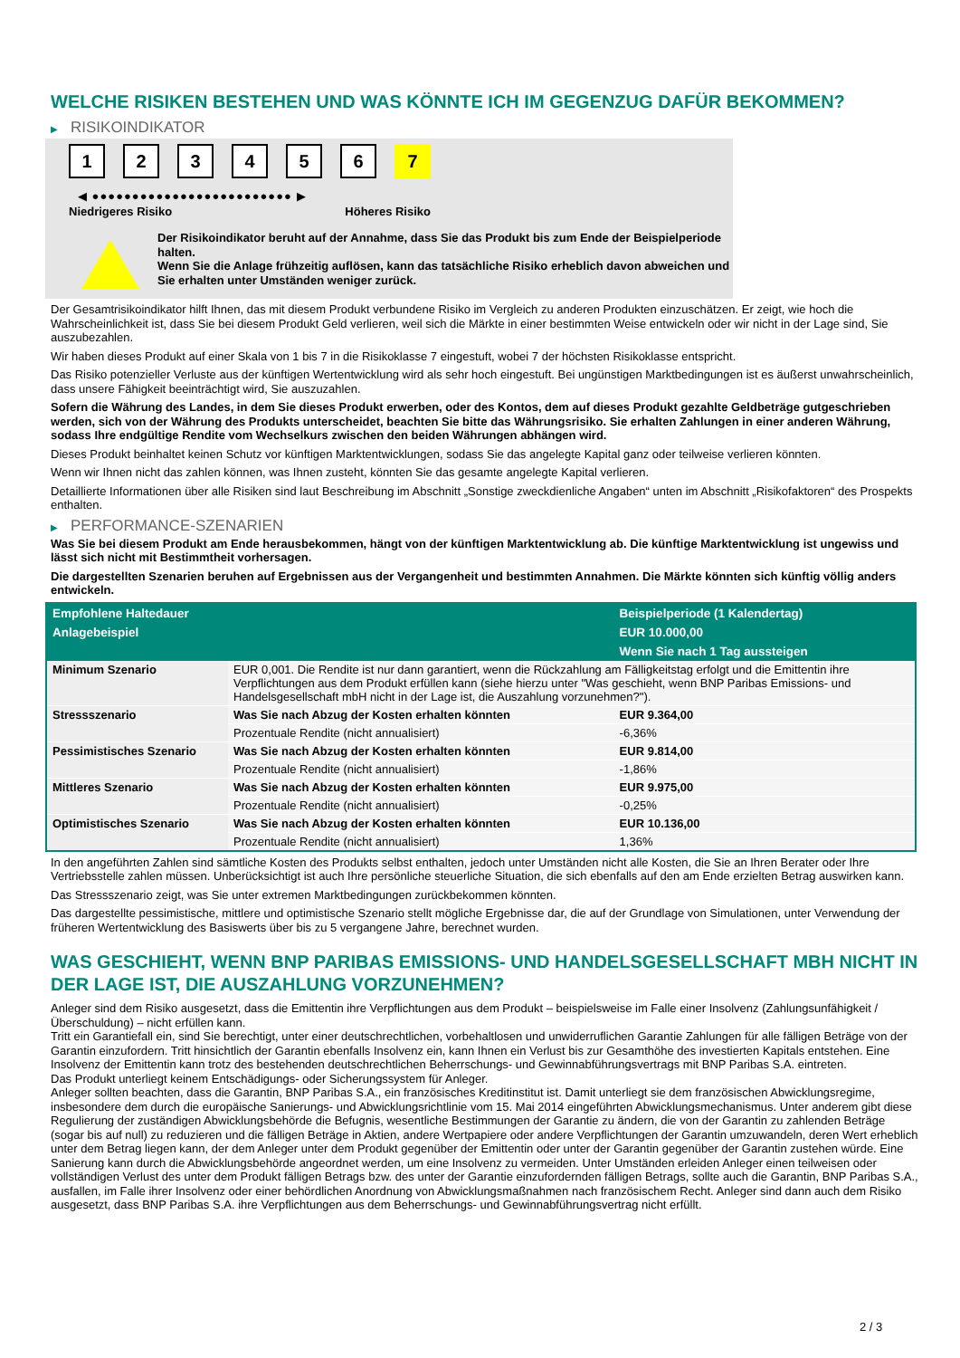WELCHE RISIKEN BESTEHEN UND WAS KÖNNTE ICH IM GEGENZUG DAFÜR BEKOMMEN?
▶ RISIKOINDIKATOR
1 2 3 4 5 6 7
◀ ●●●●●●●●●●●●●●●●●●●●●●●●● ▶
Niedrigeres Risiko Höheres Risiko
Der Risikoindikator beruht auf der Annahme, dass Sie das Produkt bis zum Ende der Beispielperiode halten.
Wenn Sie die Anlage frühzeitig auflösen, kann das tatsächliche Risiko erheblich davon abweichen und Sie erhalten unter Umständen weniger zurück.
Der Gesamtrisikoindikator hilft Ihnen, das mit diesem Produkt verbundene Risiko im Vergleich zu anderen Produkten einzuschätzen. Er zeigt, wie hoch die Wahrscheinlichkeit ist, dass Sie bei diesem Produkt Geld verlieren, weil sich die Märkte in einer bestimmten Weise entwickeln oder wir nicht in der Lage sind, Sie auszubezahlen.
Wir haben dieses Produkt auf einer Skala von 1 bis 7 in die Risikoklasse 7 eingestuft, wobei 7 der höchsten Risikoklasse entspricht.
Das Risiko potenzieller Verluste aus der künftigen Wertentwicklung wird als sehr hoch eingestuft. Bei ungünstigen Marktbedingungen ist es äußerst unwahrscheinlich, dass unsere Fähigkeit beeinträchtigt wird, Sie auszuzahlen.
Sofern die Währung des Landes, in dem Sie dieses Produkt erwerben, oder des Kontos, dem auf dieses Produkt gezahlte Geldbeträge gutgeschrieben werden, sich von der Währung des Produkts unterscheidet, beachten Sie bitte das Währungsrisiko. Sie erhalten Zahlungen in einer anderen Währung, sodass Ihre endgültige Rendite vom Wechselkurs zwischen den beiden Währungen abhängen wird.
Dieses Produkt beinhaltet keinen Schutz vor künftigen Marktentwicklungen, sodass Sie das angelegte Kapital ganz oder teilweise verlieren könnten.
Wenn wir Ihnen nicht das zahlen können, was Ihnen zusteht, könnten Sie das gesamte angelegte Kapital verlieren.
Detaillierte Informationen über alle Risiken sind laut Beschreibung im Abschnitt „Sonstige zweckdienliche Angaben“ unten im Abschnitt „Risikofaktoren“ des Prospekts enthalten.
▶ PERFORMANCE-SZENARIEN
Was Sie bei diesem Produkt am Ende herausbekommen, hängt von der künftigen Marktentwicklung ab. Die künftige Marktentwicklung ist ungewiss und lässt sich nicht mit Bestimmtheit vorhersagen.
Die dargestellten Szenarien beruhen auf Ergebnissen aus der Vergangenheit und bestimmten Annahmen. Die Märkte könnten sich künftig völlig anders entwickeln.
| Empfohlene Haltedauer | | Beispielperiode (1 Kalendertag) |
| --- | --- | --- |
| Anlagebeispiel | | EUR 10.000,00 |
| | | Wenn Sie nach 1 Tag aussteigen |
| Minimum Szenario | EUR 0,001. Die Rendite ist nur dann garantiert, wenn die Rückzahlung am Fälligkeitstag erfolgt und die Emittentin ihre Verpflichtungen aus dem Produkt erfüllen kann (siehe hierzu unter "Was geschieht, wenn BNP Paribas Emissions- und Handelsgesellschaft mbH nicht in der Lage ist, die Auszahlung vorzunehmen?"). | |
| Stressszenario | Was Sie nach Abzug der Kosten erhalten könnten | EUR 9.364,00 |
| | Prozentuale Rendite (nicht annualisiert) | -6,36% |
| Pessimistisches Szenario | Was Sie nach Abzug der Kosten erhalten könnten | EUR 9.814,00 |
| | Prozentuale Rendite (nicht annualisiert) | -1,86% |
| Mittleres Szenario | Was Sie nach Abzug der Kosten erhalten könnten | EUR 9.975,00 |
| | Prozentuale Rendite (nicht annualisiert) | -0,25% |
| Optimistisches Szenario | Was Sie nach Abzug der Kosten erhalten könnten | EUR 10.136,00 |
| | Prozentuale Rendite (nicht annualisiert) | 1,36% |
In den angeführten Zahlen sind sämtliche Kosten des Produkts selbst enthalten, jedoch unter Umständen nicht alle Kosten, die Sie an Ihren Berater oder Ihre Vertriebsstelle zahlen müssen. Unberücksichtigt ist auch Ihre persönliche steuerliche Situation, die sich ebenfalls auf den am Ende erzielten Betrag auswirken kann.
Das Stressszenario zeigt, was Sie unter extremen Marktbedingungen zurückbekommen könnten.
Das dargestellte pessimistische, mittlere und optimistische Szenario stellt mögliche Ergebnisse dar, die auf der Grundlage von Simulationen, unter Verwendung der früheren Wertentwicklung des Basiswerts über bis zu 5 vergangene Jahre, berechnet wurden.
WAS GESCHIEHT, WENN BNP PARIBAS EMISSIONS- UND HANDELSGESELLSCHAFT MBH NICHT IN DER LAGE IST, DIE AUSZAHLUNG VORZUNEHMEN?
Anleger sind dem Risiko ausgesetzt, dass die Emittentin ihre Verpflichtungen aus dem Produkt – beispielsweise im Falle einer Insolvenz (Zahlungsunfähigkeit / Überschuldung) – nicht erfüllen kann.
Tritt ein Garantiefall ein, sind Sie berechtigt, unter einer deutschrechtlichen, vorbehaltlosen und unwiderruflichen Garantie Zahlungen für alle fälligen Beträge von der Garantin einzufordern. Tritt hinsichtlich der Garantin ebenfalls Insolvenz ein, kann Ihnen ein Verlust bis zur Gesamthöhe des investierten Kapitals entstehen. Eine Insolvenz der Emittentin kann trotz des bestehenden deutschrechtlichen Beherrschungs- und Gewinnabführungsvertrags mit BNP Paribas S.A. eintreten.
Das Produkt unterliegt keinem Entschädigungs- oder Sicherungssystem für Anleger.
Anleger sollten beachten, dass die Garantin, BNP Paribas S.A., ein französisches Kreditinstitut ist. Damit unterliegt sie dem französischen Abwicklungsregime, insbesondere dem durch die europäische Sanierungs- und Abwicklungsrichtlinie vom 15. Mai 2014 eingeführten Abwicklungsmechanismus. Unter anderem gibt diese Regulierung der zuständigen Abwicklungsbehörde die Befugnis, wesentliche Bestimmungen der Garantie zu ändern, die von der Garantin zu zahlenden Beträge (sogar bis auf null) zu reduzieren und die fälligen Beträge in Aktien, andere Wertpapiere oder andere Verpflichtungen der Garantin umzuwandeln, deren Wert erheblich unter dem Betrag liegen kann, der dem Anleger unter dem Produkt gegenüber der Emittentin oder unter der Garantin gegenüber der Garantin zustehen würde. Eine Sanierung kann durch die Abwicklungsbehörde angeordnet werden, um eine Insolvenz zu vermeiden. Unter Umständen erleiden Anleger einen teilweisen oder vollständigen Verlust des unter dem Produkt fälligen Betrags bzw. des unter der Garantie einzufordernden fälligen Betrags, sollte auch die Garantin, BNP Paribas S.A., ausfallen, im Falle ihrer Insolvenz oder einer behördlichen Anordnung von Abwicklungsmaßnahmen nach französischem Recht. Anleger sind dann auch dem Risiko ausgesetzt, dass BNP Paribas S.A. ihre Verpflichtungen aus dem Beherrschungs- und Gewinnabführungsvertrag nicht erfüllt.
2 / 3